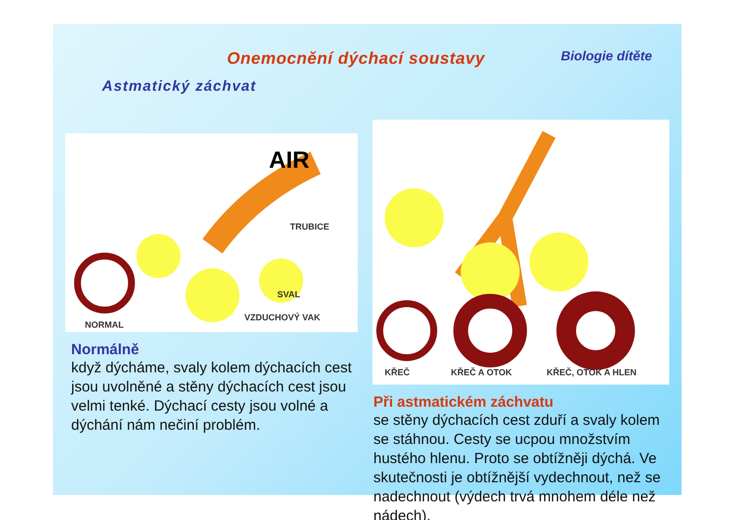Onemocnění dýchací soustavy
Biologie dítěte
Astmatický záchvat
AIR
TRUBICE
SVAL
VZDUCHOVÝ VAK
NORMAL
Normálně
když dýcháme, svaly kolem dýchacích cest jsou uvolněné a stěny dýchacích cest jsou velmi tenké. Dýchací cesty jsou volné a dýchání nám nečiní problém.
KŘEČ KŘEČ A OTOK KŘEČ, OTOK A HLEN
Při astmatickém záchvatu
se stěny dýchacích cest zduří a svaly kolem se stáhnou. Cesty se ucpou množstvím hustého hlenu. Proto se obtížněji dýchá. Ve skutečnosti je obtížnější vydechnout, než se nadechnout (výdech trvá mnohem déle než nádech).